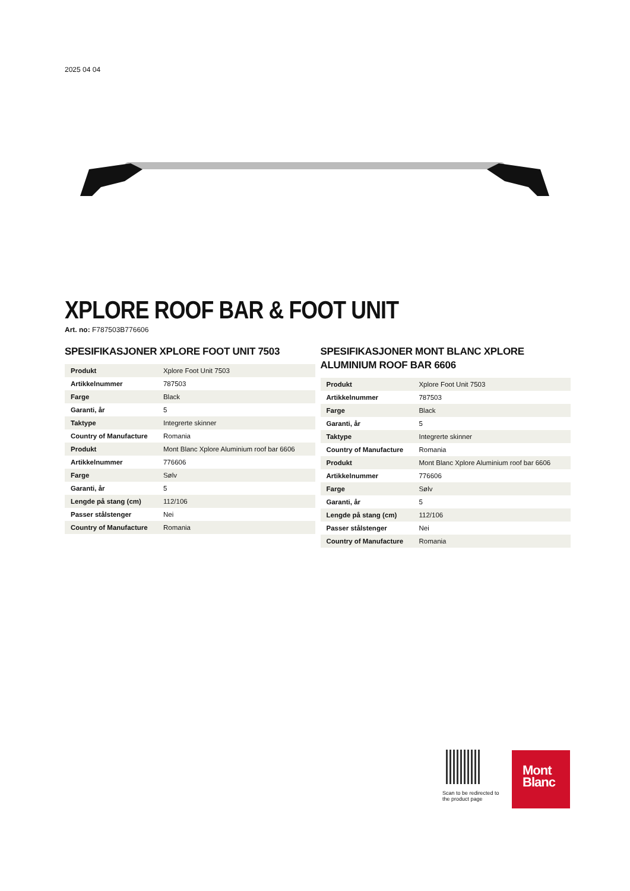2025 04 04
XPLORE ROOF BAR & FOOT UNIT
Art. no: F787503B776606
SPESIFIKASJONER XPLORE FOOT UNIT 7503
| Produkt | Xplore Foot Unit 7503 |
| Artikkelnummer | 787503 |
| Farge | Black |
| Garanti, år | 5 |
| Taktype | Integrerte skinner |
| Country of Manufacture | Romania |
| Produkt | Mont Blanc Xplore Aluminium roof bar 6606 |
| Artikkelnummer | 776606 |
| Farge | Sølv |
| Garanti, år | 5 |
| Lengde på stang (cm) | 112/106 |
| Passer stålstenger | Nei |
| Country of Manufacture | Romania |
SPESIFIKASJONER MONT BLANC XPLORE ALUMINIUM ROOF BAR 6606
| Produkt | Xplore Foot Unit 7503 |
| Artikkelnummer | 787503 |
| Farge | Black |
| Garanti, år | 5 |
| Taktype | Integrerte skinner |
| Country of Manufacture | Romania |
| Produkt | Mont Blanc Xplore Aluminium roof bar 6606 |
| Artikkelnummer | 776606 |
| Farge | Sølv |
| Garanti, år | 5 |
| Lengde på stang (cm) | 112/106 |
| Passer stålstenger | Nei |
| Country of Manufacture | Romania |
Scan to be redirected to the product page
Mont
Blanc